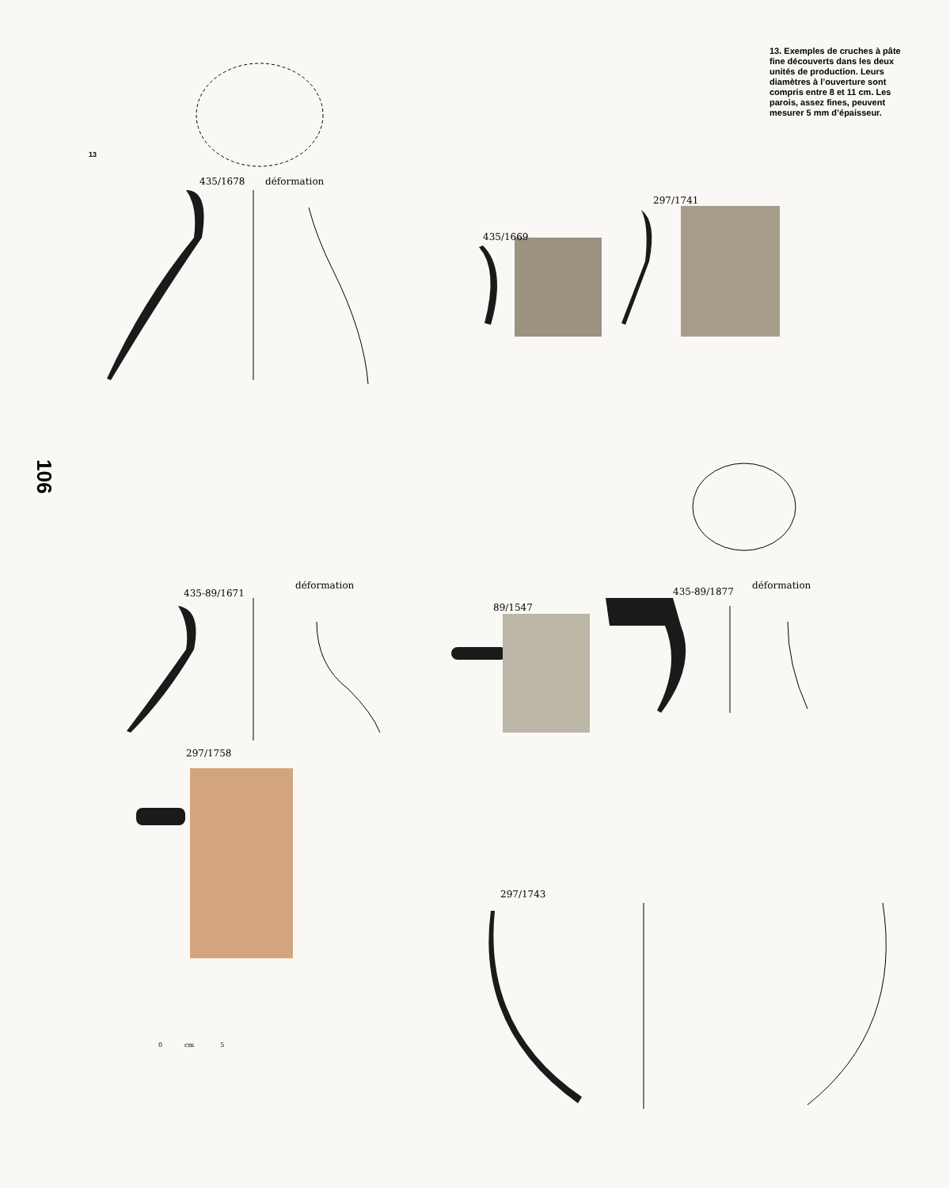13. Exemples de cruches à pâte fine découverts dans les deux unités de production. Leurs diamètres à l’ouverture sont compris entre 8 et 11 cm. Les parois, assez fines, peuvent mesurer 5 mm d’épaisseur.
13
106
435/1678 déformation
435/1669
297/1741
435-89/1671
déformation
89/1547
435-89/1877
déformation
297/1758
297/1743
0 cm 5